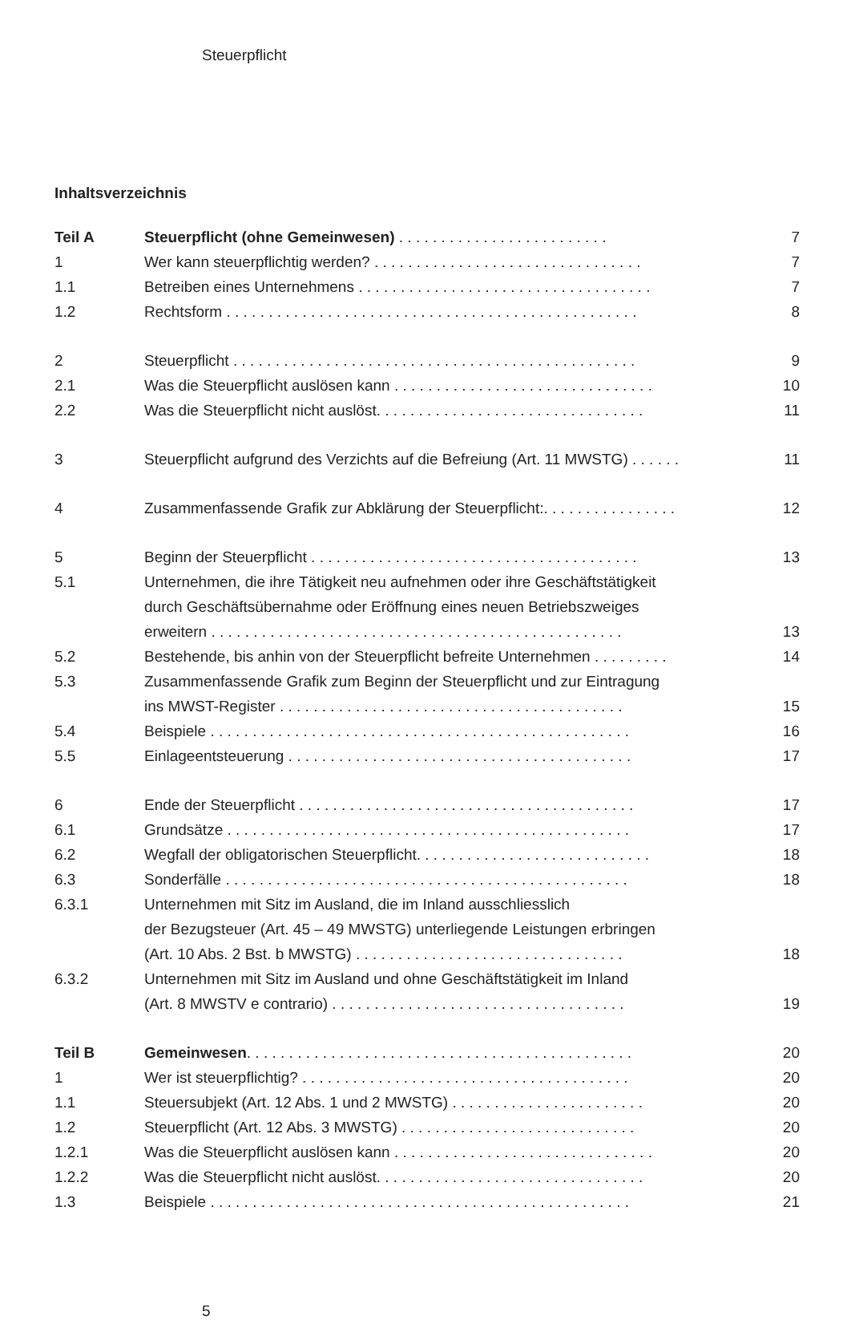Steuerpflicht
Inhaltsverzeichnis
| Teil A | Steuerpflicht (ohne Gemeinwesen) . . . . . . . . . . . . . . . . . . . . . . . . . | 7 |
| 1 | Wer kann steuerpflichtig werden? . . . . . . . . . . . . . . . . . . . . . . . . . . . . . . . . | 7 |
| 1.1 | Betreiben eines Unternehmens . . . . . . . . . . . . . . . . . . . . . . . . . . . . . . . . . . . | 7 |
| 1.2 | Rechtsform . . . . . . . . . . . . . . . . . . . . . . . . . . . . . . . . . . . . . . . . . . . . . . . . . | 8 |
| 2 | Steuerpflicht . . . . . . . . . . . . . . . . . . . . . . . . . . . . . . . . . . . . . . . . . . . . . . . . | 9 |
| 2.1 | Was die Steuerpflicht auslösen kann . . . . . . . . . . . . . . . . . . . . . . . . . . . . . . . | 10 |
| 2.2 | Was die Steuerpflicht nicht auslöst. . . . . . . . . . . . . . . . . . . . . . . . . . . . . . . . | 11 |
| 3 | Steuerpflicht aufgrund des Verzichts auf die Befreiung (Art. 11 MWSTG) . . . . . . | 11 |
| 4 | Zusammenfassende Grafik zur Abklärung der Steuerpflicht:. . . . . . . . . . . . . . . . | 12 |
| 5 | Beginn der Steuerpflicht . . . . . . . . . . . . . . . . . . . . . . . . . . . . . . . . . . . . . . . | 13 |
| 5.1 | Unternehmen, die ihre Tätigkeit neu aufnehmen oder ihre Geschäftstätigkeit durch Geschäftsübernahme oder Eröffnung eines neuen Betriebszweiges erweitern . . . . . . . . . . . . . . . . . . . . . . . . . . . . . . . . . . . . . . . . . . . . . . . . . | 13 |
| 5.2 | Bestehende, bis anhin von der Steuerpflicht befreite Unternehmen . . . . . . . . . | 14 |
| 5.3 | Zusammenfassende Grafik zum Beginn der Steuerpflicht und zur Eintragung ins MWST-Register . . . . . . . . . . . . . . . . . . . . . . . . . . . . . . . . . . . . . . . . . | 15 |
| 5.4 | Beispiele . . . . . . . . . . . . . . . . . . . . . . . . . . . . . . . . . . . . . . . . . . . . . . . . . . | 16 |
| 5.5 | Einlageentsteuerung . . . . . . . . . . . . . . . . . . . . . . . . . . . . . . . . . . . . . . . . . | 17 |
| 6 | Ende der Steuerpflicht . . . . . . . . . . . . . . . . . . . . . . . . . . . . . . . . . . . . . . . . | 17 |
| 6.1 | Grundsätze . . . . . . . . . . . . . . . . . . . . . . . . . . . . . . . . . . . . . . . . . . . . . . . . | 17 |
| 6.2 | Wegfall der obligatorischen Steuerpflicht. . . . . . . . . . . . . . . . . . . . . . . . . . . . | 18 |
| 6.3 | Sonderfälle . . . . . . . . . . . . . . . . . . . . . . . . . . . . . . . . . . . . . . . . . . . . . . . . | 18 |
| 6.3.1 | Unternehmen mit Sitz im Ausland, die im Inland ausschliesslich der Bezugsteuer (Art. 45 – 49 MWSTG) unterliegende Leistungen erbringen (Art. 10 Abs. 2 Bst. b MWSTG) . . . . . . . . . . . . . . . . . . . . . . . . . . . . . . . . | 18 |
| 6.3.2 | Unternehmen mit Sitz im Ausland und ohne Geschäftstätigkeit im Inland (Art. 8 MWSTV e contrario) . . . . . . . . . . . . . . . . . . . . . . . . . . . . . . . . . . . | 19 |
| Teil B | Gemeinwesen . . . . . . . . . . . . . . . . . . . . . . . . . . . . . . . . . . . . . . . . . . . . . . | 20 |
| 1 | Wer ist steuerpflichtig? . . . . . . . . . . . . . . . . . . . . . . . . . . . . . . . . . . . . . . . | 20 |
| 1.1 | Steuersubjekt (Art. 12 Abs. 1 und 2 MWSTG) . . . . . . . . . . . . . . . . . . . . . . . | 20 |
| 1.2 | Steuerpflicht (Art. 12 Abs. 3 MWSTG) . . . . . . . . . . . . . . . . . . . . . . . . . . . . | 20 |
| 1.2.1 | Was die Steuerpflicht auslösen kann . . . . . . . . . . . . . . . . . . . . . . . . . . . . . . . | 20 |
| 1.2.2 | Was die Steuerpflicht nicht auslöst. . . . . . . . . . . . . . . . . . . . . . . . . . . . . . . . | 20 |
| 1.3 | Beispiele . . . . . . . . . . . . . . . . . . . . . . . . . . . . . . . . . . . . . . . . . . . . . . . . . . | 21 |
5